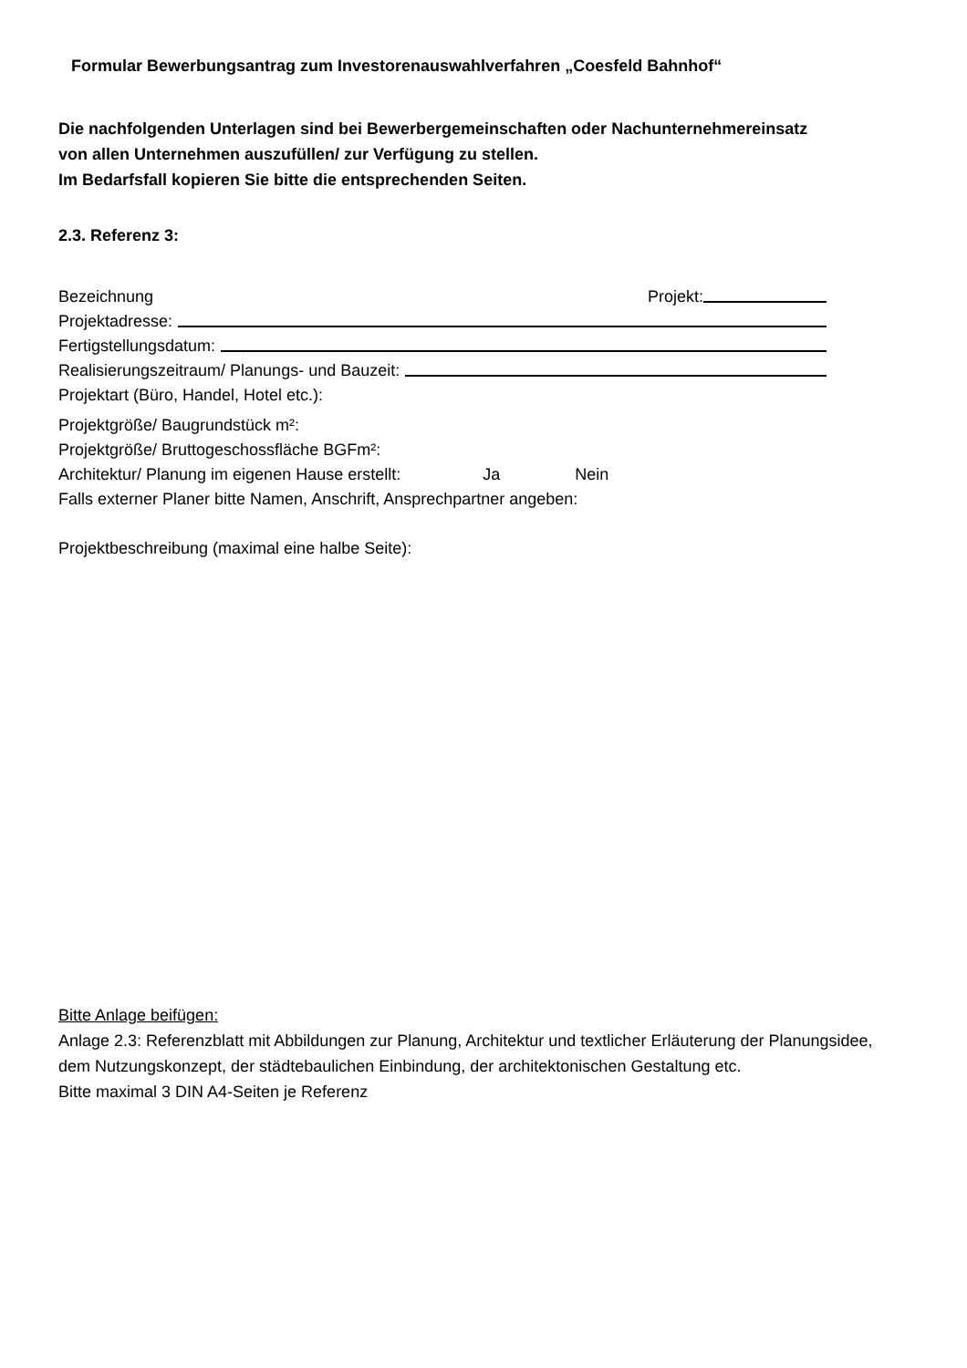Formular Bewerbungsantrag zum Investorenauswahlverfahren „Coesfeld Bahnhof“
Die nachfolgenden Unterlagen sind bei Bewerbergemeinschaften oder Nachunternehmereinsatz von allen Unternehmen auszufüllen/ zur Verfügung zu stellen.
Im Bedarfsfall kopieren Sie bitte die entsprechenden Seiten.
2.3. Referenz 3:
Bezeichnung Projekt:
Projektadresse:
Fertigstellungsdatum:
Realisierungszeitraum/ Planungs- und Bauzeit:
Projektart (Büro, Handel, Hotel etc.):
Projektgröße/ Baugrundstück m²:
Projektgröße/ Bruttogeschossfläche BGFm²:
Architektur/ Planung im eigenen Hause erstellt: Ja Nein
Falls externer Planer bitte Namen, Anschrift, Ansprechpartner angeben:
Projektbeschreibung (maximal eine halbe Seite):
Bitte Anlage beifügen:
Anlage 2.3: Referenzblatt mit Abbildungen zur Planung, Architektur und textlicher Erläuterung der Planungsidee, dem Nutzungskonzept, der städtebaulichen Einbindung, der architektonischen Gestaltung etc.
Bitte maximal 3 DIN A4-Seiten je Referenz